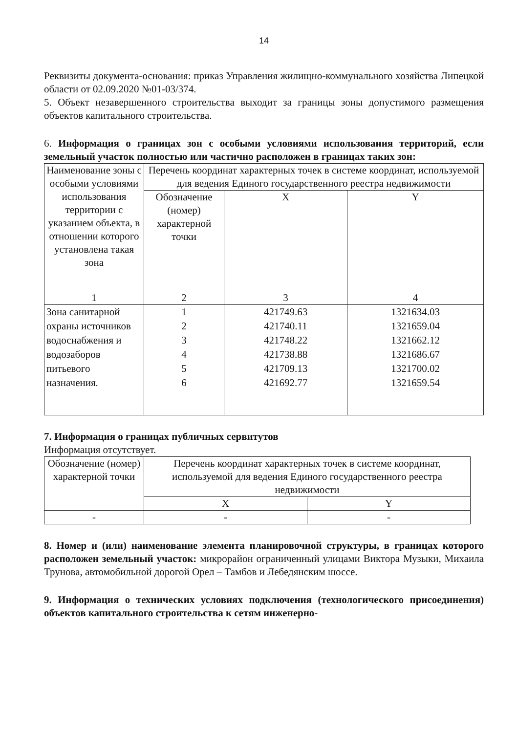14
Реквизиты документа-основания: приказ Управления жилищно-коммунального хозяйства Липецкой области от 02.09.2020 №01-03/374.
5. Объект незавершенного строительства выходит за границы зоны допустимого размещения объектов капитального строительства.
6. Информация о границах зон с особыми условиями использования территорий, если земельный участок полностью или частично расположен в границах таких зон:
| Наименование зоны с особыми условиями использования территории с указанием объекта, в отношении которого установлена такая зона | Перечень координат характерных точек в системе координат, используемой для ведения Единого государственного реестра недвижимости | | |
| --- | --- | --- | --- |
| | Обозначение (номер) характерной точки | X | Y |
| 1 | 2 | 3 | 4 |
| Зона санитарной охраны источников водоснабжения и водозаборов питьевого назначения. | 1 2 3 4 5 6 | 421749.63 421740.11 421748.22 421738.88 421709.13 421692.77 | 1321634.03 1321659.04 1321662.12 1321686.67 1321700.02 1321659.54 |
7. Информация о границах публичных сервитутов
Информация отсутствует.
| Обозначение (номер) характерной точки | Перечень координат характерных точек в системе координат, используемой для ведения Единого государственного реестра недвижимости | |
| --- | --- | --- |
| | X | Y |
| - | - | - |
8. Номер и (или) наименование элемента планировочной структуры, в границах которого расположен земельный участок: микрорайон ограниченный улицами Виктора Музыки, Михаила Трунова, автомобильной дорогой Орел – Тамбов и Лебедянским шоссе.
9. Информация о технических условиях подключения (технологического присоединения) объектов капитального строительства к сетям инженерно-